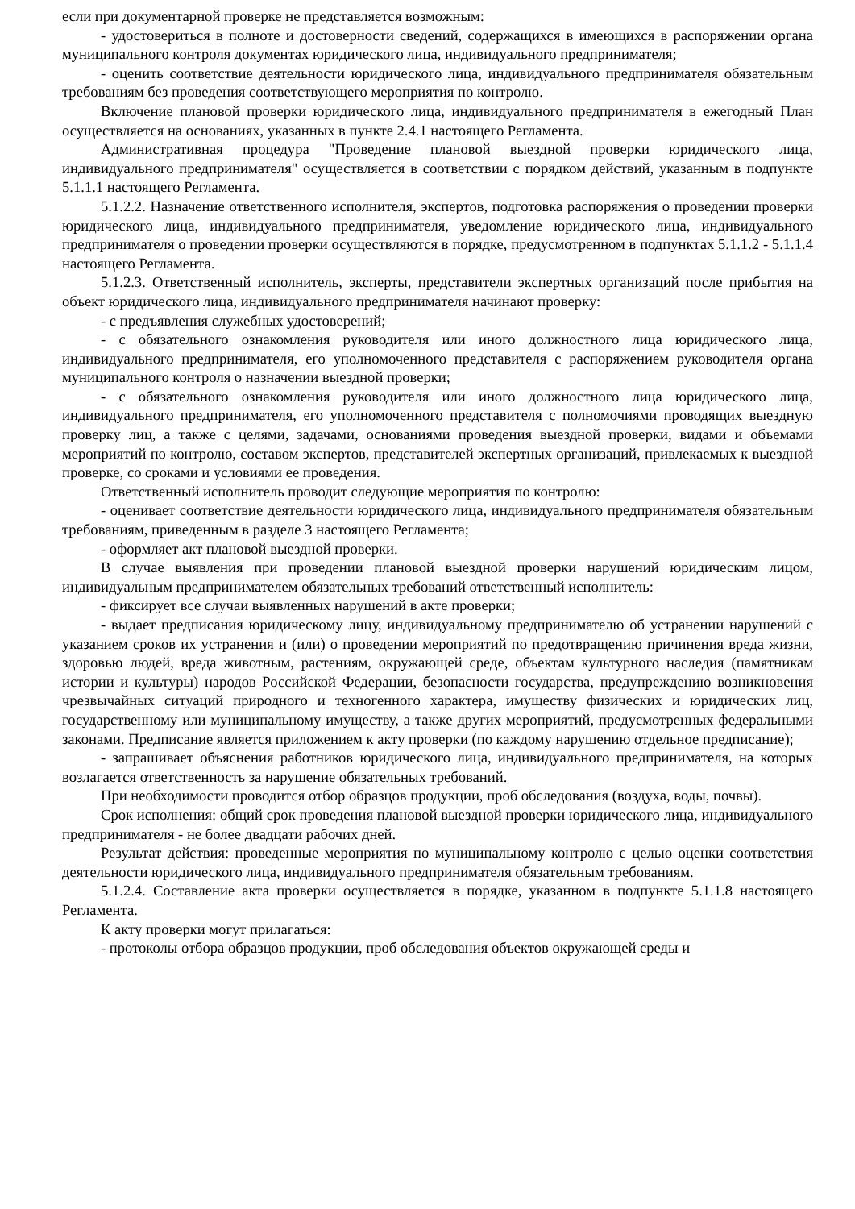если при документарной проверке не представляется возможным:
- удостовериться в полноте и достоверности сведений, содержащихся в имеющихся в распоряжении органа муниципального контроля документах юридического лица, индивидуального предпринимателя;
- оценить соответствие деятельности юридического лица, индивидуального предпринимателя обязательным требованиям без проведения соответствующего мероприятия по контролю.
Включение плановой проверки юридического лица, индивидуального предпринимателя в ежегодный План осуществляется на основаниях, указанных в пункте 2.4.1 настоящего Регламента.
Административная процедура "Проведение плановой выездной проверки юридического лица, индивидуального предпринимателя" осуществляется в соответствии с порядком действий, указанным в подпункте 5.1.1.1 настоящего Регламента.
5.1.2.2. Назначение ответственного исполнителя, экспертов, подготовка распоряжения о проведении проверки юридического лица, индивидуального предпринимателя, уведомление юридического лица, индивидуального предпринимателя о проведении проверки осуществляются в порядке, предусмотренном в подпунктах 5.1.1.2 - 5.1.1.4 настоящего Регламента.
5.1.2.3. Ответственный исполнитель, эксперты, представители экспертных организаций после прибытия на объект юридического лица, индивидуального предпринимателя начинают проверку:
- с предъявления служебных удостоверений;
- с обязательного ознакомления руководителя или иного должностного лица юридического лица, индивидуального предпринимателя, его уполномоченного представителя с распоряжением руководителя органа муниципального контроля о назначении выездной проверки;
- с обязательного ознакомления руководителя или иного должностного лица юридического лица, индивидуального предпринимателя, его уполномоченного представителя с полномочиями проводящих выездную проверку лиц, а также с целями, задачами, основаниями проведения выездной проверки, видами и объемами мероприятий по контролю, составом экспертов, представителей экспертных организаций, привлекаемых к выездной проверке, со сроками и условиями ее проведения.
Ответственный исполнитель проводит следующие мероприятия по контролю:
- оценивает соответствие деятельности юридического лица, индивидуального предпринимателя обязательным требованиям, приведенным в разделе 3 настоящего Регламента;
- оформляет акт плановой выездной проверки.
В случае выявления при проведении плановой выездной проверки нарушений юридическим лицом, индивидуальным предпринимателем обязательных требований ответственный исполнитель:
- фиксирует все случаи выявленных нарушений в акте проверки;
- выдает предписания юридическому лицу, индивидуальному предпринимателю об устранении нарушений с указанием сроков их устранения и (или) о проведении мероприятий по предотвращению причинения вреда жизни, здоровью людей, вреда животным, растениям, окружающей среде, объектам культурного наследия (памятникам истории и культуры) народов Российской Федерации, безопасности государства, предупреждению возникновения чрезвычайных ситуаций природного и техногенного характера, имуществу физических и юридических лиц, государственному или муниципальному имуществу, а также других мероприятий, предусмотренных федеральными законами. Предписание является приложением к акту проверки (по каждому нарушению отдельное предписание);
- запрашивает объяснения работников юридического лица, индивидуального предпринимателя, на которых возлагается ответственность за нарушение обязательных требований.
При необходимости проводится отбор образцов продукции, проб обследования (воздуха, воды, почвы).
Срок исполнения: общий срок проведения плановой выездной проверки юридического лица, индивидуального предпринимателя - не более двадцати рабочих дней.
Результат действия: проведенные мероприятия по муниципальному контролю с целью оценки соответствия деятельности юридического лица, индивидуального предпринимателя обязательным требованиям.
5.1.2.4. Составление акта проверки осуществляется в порядке, указанном в подпункте 5.1.1.8 настоящего Регламента.
К акту проверки могут прилагаться:
- протоколы отбора образцов продукции, проб обследования объектов окружающей среды и